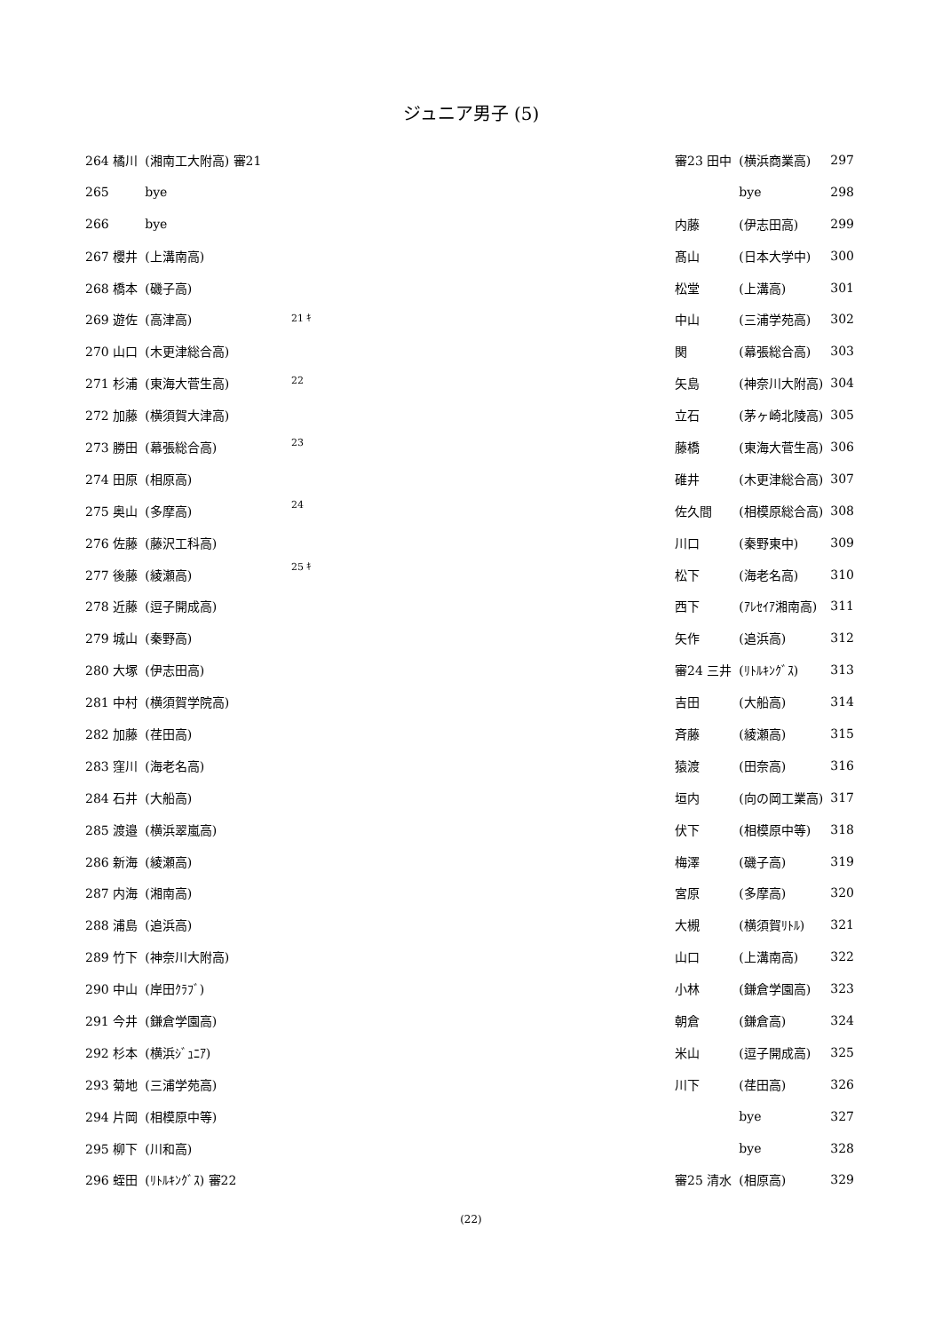ジュニア男子 (5)
| 264 橘川 | (湘南工大附高) 審21 |
| 265 | bye |
| 266 | bye |
| 267 櫻井 | (上溝南高) |
| 268 橋本 | (磯子高) |
| 269 遊佐 | (高津高) |
| 270 山口 | (木更津総合高) |
| 271 杉浦 | (東海大菅生高) |
| 272 加藤 | (横須賀大津高) |
| 273 勝田 | (幕張総合高) |
| 274 田原 | (相原高) |
| 275 奥山 | (多摩高) |
| 276 佐藤 | (藤沢工科高) |
| 277 後藤 | (綾瀬高) |
| 278 近藤 | (逗子開成高) |
| 279 城山 | (秦野高) |
| 280 大塚 | (伊志田高) |
| 281 中村 | (横須賀学院高) |
| 282 加藤 | (荏田高) |
| 283 窪川 | (海老名高) |
| 284 石井 | (大船高) |
| 285 渡邉 | (横浜翠嵐高) |
| 286 新海 | (綾瀬高) |
| 287 内海 | (湘南高) |
| 288 浦島 | (追浜高) |
| 289 竹下 | (神奈川大附高) |
| 290 中山 | (岸田ｸﾗﾌﾞ) |
| 291 今井 | (鎌倉学園高) |
| 292 杉本 | (横浜ｼﾞｭﾆｱ) |
| 293 菊地 | (三浦学苑高) |
| 294 片岡 | (相模原中等) |
| 295 柳下 | (川和高) |
| 296 蛭田 | (ﾘﾄﾙｷﾝｸﾞｽ) 審22 |
21 ｷ
22
23
24
25 ｷ
| 審23 田中 | (横浜商業高) | 297 |
| | bye | 298 |
| 内藤 | (伊志田高) | 299 |
| 髙山 | (日本大学中) | 300 |
| 松堂 | (上溝高) | 301 |
| 中山 | (三浦学苑高) | 302 |
| 関 | (幕張総合高) | 303 |
| 矢島 | (神奈川大附高) | 304 |
| 立石 | (茅ヶ崎北陵高) | 305 |
| 藤橋 | (東海大菅生高) | 306 |
| 碓井 | (木更津総合高) | 307 |
| 佐久間 | (相模原総合高) | 308 |
| 川口 | (秦野東中) | 309 |
| 松下 | (海老名高) | 310 |
| 西下 | (ｱﾚｾｲｱ湘南高) | 311 |
| 矢作 | (追浜高) | 312 |
| 審24 三井 | (ﾘﾄﾙｷﾝｸﾞｽ) | 313 |
| 吉田 | (大船高) | 314 |
| 斉藤 | (綾瀬高) | 315 |
| 猿渡 | (田奈高) | 316 |
| 垣内 | (向の岡工業高) | 317 |
| 伏下 | (相模原中等) | 318 |
| 梅澤 | (磯子高) | 319 |
| 宮原 | (多摩高) | 320 |
| 大槻 | (横須賀ﾘﾄﾙ) | 321 |
| 山口 | (上溝南高) | 322 |
| 小林 | (鎌倉学園高) | 323 |
| 朝倉 | (鎌倉高) | 324 |
| 米山 | (逗子開成高) | 325 |
| 川下 | (荏田高) | 326 |
| | bye | 327 |
| | bye | 328 |
| 審25 清水 | (相原高) | 329 |
(22)